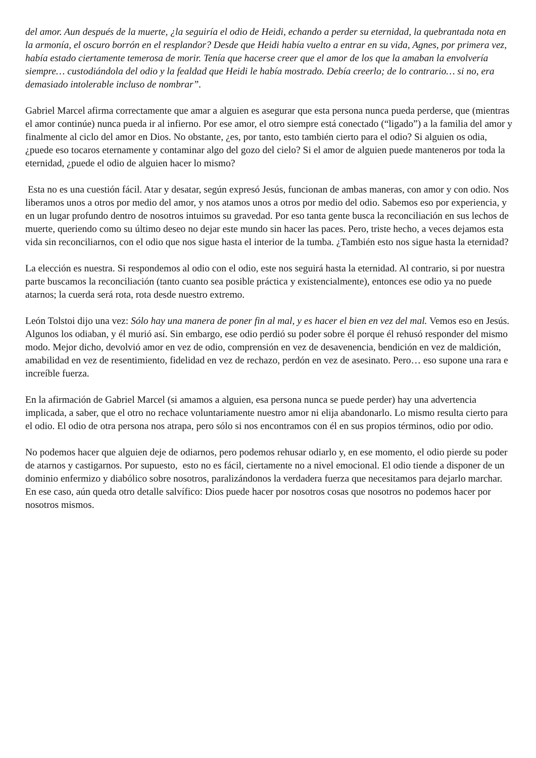del amor. Aun después de la muerte, ¿la seguiría el odio de Heidi, echando a perder su eternidad, la quebrantada nota en la armonía, el oscuro borrón en el resplandor? Desde que Heidi había vuelto a entrar en su vida, Agnes, por primera vez, había estado ciertamente temerosa de morir. Tenía que hacerse creer que el amor de los que la amaban la envolvería siempre… custodiándola del odio y la fealdad que Heidi le había mostrado. Debía creerlo; de lo contrario… si no, era demasiado intolerable incluso de nombrar”.
Gabriel Marcel afirma correctamente que amar a alguien es asegurar que esta persona nunca pueda perderse, que (mientras el amor continúe) nunca pueda ir al infierno. Por ese amor, el otro siempre está conectado (“ligado”) a la familia del amor y finalmente al ciclo del amor en Dios. No obstante, ¿es, por tanto, esto también cierto para el odio? Si alguien os odia, ¿puede eso tocaros eternamente y contaminar algo del gozo del cielo? Si el amor de alguien puede manteneros por toda la eternidad, ¿puede el odio de alguien hacer lo mismo?
Esta no es una cuestión fácil. Atar y desatar, según expresó Jesús, funcionan de ambas maneras, con amor y con odio. Nos liberamos unos a otros por medio del amor, y nos atamos unos a otros por medio del odio. Sabemos eso por experiencia, y en un lugar profundo dentro de nosotros intuimos su gravedad. Por eso tanta gente busca la reconciliación en sus lechos de muerte, queriendo como su último deseo no dejar este mundo sin hacer las paces. Pero, triste hecho, a veces dejamos esta vida sin reconciliarnos, con el odio que nos sigue hasta el interior de la tumba. ¿También esto nos sigue hasta la eternidad?
La elección es nuestra. Si respondemos al odio con el odio, este nos seguirá hasta la eternidad. Al contrario, si por nuestra parte buscamos la reconciliación (tanto cuanto sea posible práctica y existencialmente), entonces ese odio ya no puede atarnos; la cuerda será rota, rota desde nuestro extremo.
León Tolstoi dijo una vez: Sólo hay una manera de poner fin al mal, y es hacer el bien en vez del mal. Vemos eso en Jesús. Algunos los odiaban, y él murió así. Sin embargo, ese odio perdió su poder sobre él porque él rehusó responder del mismo modo. Mejor dicho, devolvió amor en vez de odio, comprensión en vez de desavenencia, bendición en vez de maldición, amabilidad en vez de resentimiento, fidelidad en vez de rechazo, perdón en vez de asesinato. Pero… eso supone una rara e increíble fuerza.
En la afirmación de Gabriel Marcel (si amamos a alguien, esa persona nunca se puede perder) hay una advertencia implicada, a saber, que el otro no rechace voluntariamente nuestro amor ni elija abandonarlo. Lo mismo resulta cierto para el odio. El odio de otra persona nos atrapa, pero sólo si nos encontramos con él en sus propios términos, odio por odio.
No podemos hacer que alguien deje de odiarnos, pero podemos rehusar odiarlo y, en ese momento, el odio pierde su poder de atarnos y castigarnos. Por supuesto, esto no es fácil, ciertamente no a nivel emocional. El odio tiende a disponer de un dominio enfermizo y diabólico sobre nosotros, paralizándonos la verdadera fuerza que necesitamos para dejarlo marchar. En ese caso, aún queda otro detalle salvífico: Dios puede hacer por nosotros cosas que nosotros no podemos hacer por nosotros mismos.